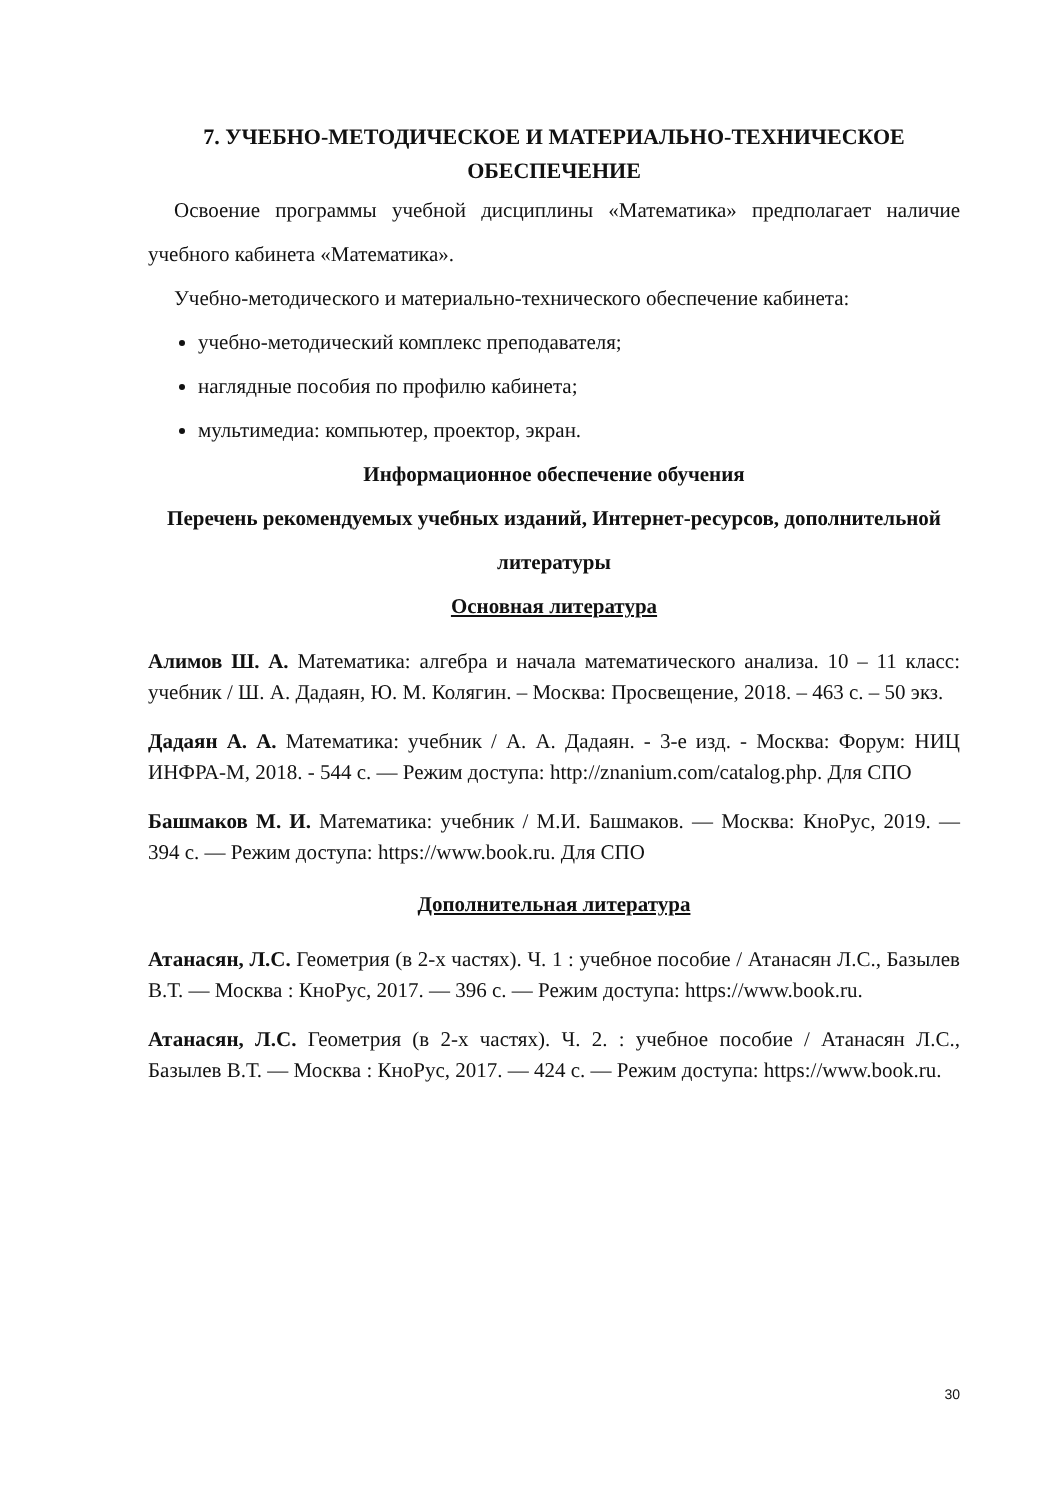7. УЧЕБНО-МЕТОДИЧЕСКОЕ И МАТЕРИАЛЬНО-ТЕХНИЧЕСКОЕ ОБЕСПЕЧЕНИЕ
Освоение программы учебной дисциплины «Математика» предполагает наличие учебного кабинета «Математика».
Учебно-методического и материально-технического обеспечение кабинета:
учебно-методический комплекс преподавателя;
наглядные пособия по профилю кабинета;
мультимедиа: компьютер, проектор, экран.
Информационное обеспечение обучения
Перечень рекомендуемых учебных изданий, Интернет-ресурсов, дополнительной литературы
Основная литература
Алимов Ш. А. Математика: алгебра и начала математического анализа. 10 – 11 класс: учебник / Ш. А. Дадаян, Ю. М. Колягин. – Москва: Просвещение, 2018. – 463 с. – 50 экз.
Дадаян А. А. Математика: учебник / А. А. Дадаян. - 3-е изд. - Москва: Форум: НИЦ ИНФРА-М, 2018. - 544 с. — Режим доступа: http://znanium.com/catalog.php. Для СПО
Башмаков М. И. Математика: учебник / М.И. Башмаков. — Москва: КноРус, 2019. — 394 с. — Режим доступа: https://www.book.ru. Для СПО
Дополнительная литература
Атанасян, Л.С. Геометрия (в 2-х частях). Ч. 1 : учебное пособие / Атанасян Л.С., Базылев В.Т. — Москва : КноРус, 2017. — 396 с. — Режим доступа: https://www.book.ru.
Атанасян, Л.С. Геометрия (в 2-х частях). Ч. 2. : учебное пособие / Атанасян Л.С., Базылев В.Т. — Москва : КноРус, 2017. — 424 с. — Режим доступа: https://www.book.ru.
30